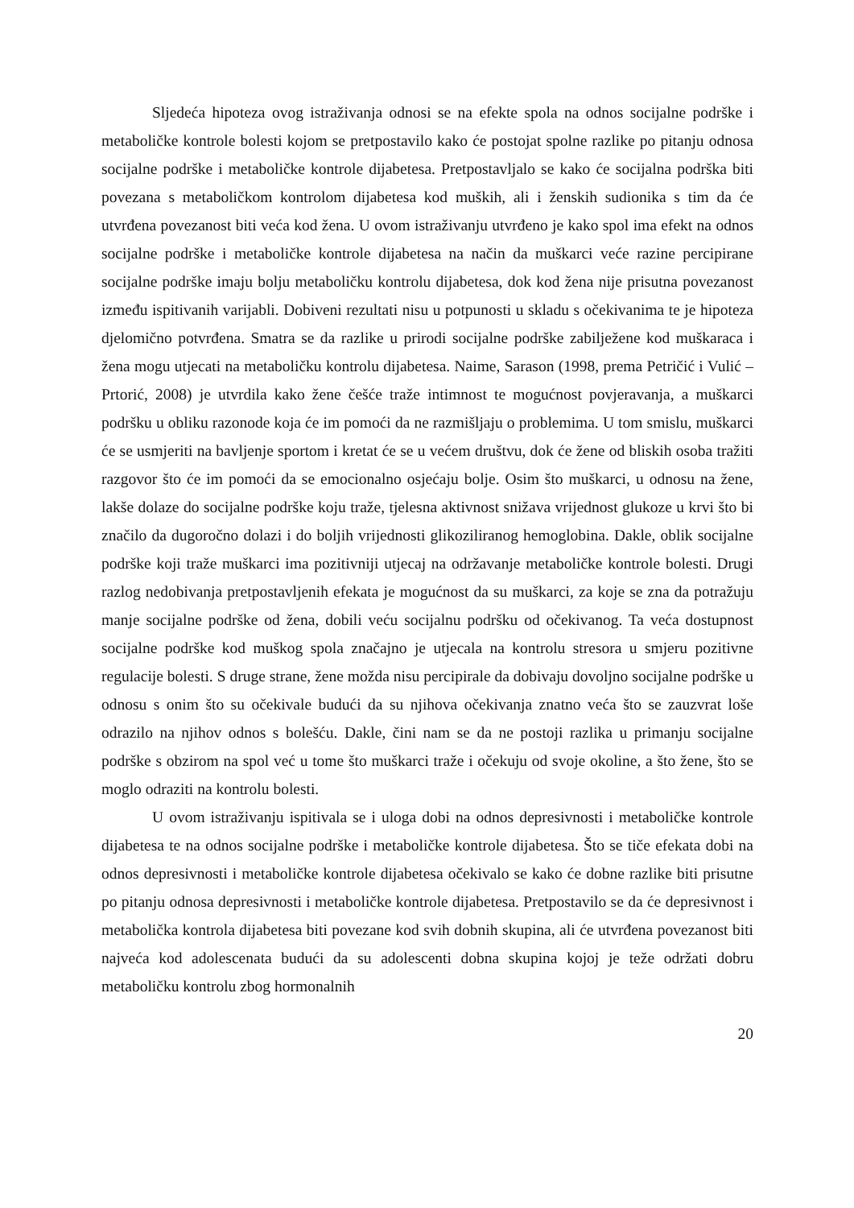Sljedeća hipoteza ovog istraživanja odnosi se na efekte spola na odnos socijalne podrške i metaboličke kontrole bolesti kojom se pretpostavilo kako će postojat spolne razlike po pitanju odnosa socijalne podrške i metaboličke kontrole dijabetesa. Pretpostavljalo se kako će socijalna podrška biti povezana s metaboličkom kontrolom dijabetesa kod muških, ali i ženskih sudionika s tim da će utvrđena povezanost biti veća kod žena. U ovom istraživanju utvrđeno je kako spol ima efekt na odnos socijalne podrške i metaboličke kontrole dijabetesa na način da muškarci veće razine percipirane socijalne podrške imaju bolju metaboličku kontrolu dijabetesa, dok kod žena nije prisutna povezanost između ispitivanih varijabli. Dobiveni rezultati nisu u potpunosti u skladu s očekivanima te je hipoteza djelomično potvrđena. Smatra se da razlike u prirodi socijalne podrške zabilježene kod muškaraca i žena mogu utjecati na metaboličku kontrolu dijabetesa. Naime, Sarason (1998, prema Petričić i Vulić – Prtorić, 2008) je utvrdila kako žene češće traže intimnost te mogućnost povjeravanja, a muškarci podršku u obliku razonode koja će im pomoći da ne razmišljaju o problemima. U tom smislu, muškarci će se usmjeriti na bavljenje sportom i kretat će se u većem društvu, dok će žene od bliskih osoba tražiti razgovor što će im pomoći da se emocionalno osjećaju bolje. Osim što muškarci, u odnosu na žene, lakše dolaze do socijalne podrške koju traže, tjelesna aktivnost snižava vrijednost glukoze u krvi što bi značilo da dugoročno dolazi i do boljih vrijednosti glikoziliranog hemoglobina. Dakle, oblik socijalne podrške koji traže muškarci ima pozitivniji utjecaj na održavanje metaboličke kontrole bolesti. Drugi razlog nedobivanja pretpostavljenih efekata je mogućnost da su muškarci, za koje se zna da potražuju manje socijalne podrške od žena, dobili veću socijalnu podršku od očekivanog. Ta veća dostupnost socijalne podrške kod muškog spola značajno je utjecala na kontrolu stresora u smjeru pozitivne regulacije bolesti. S druge strane, žene možda nisu percipirale da dobivaju dovoljno socijalne podrške u odnosu s onim što su očekivale budući da su njihova očekivanja znatno veća što se zauzvrat loše odrazilo na njihov odnos s bolešću. Dakle, čini nam se da ne postoji razlika u primanju socijalne podrške s obzirom na spol već u tome što muškarci traže i očekuju od svoje okoline, a što žene, što se moglo odraziti na kontrolu bolesti.
U ovom istraživanju ispitivala se i uloga dobi na odnos depresivnosti i metaboličke kontrole dijabetesa te na odnos socijalne podrške i metaboličke kontrole dijabetesa. Što se tiče efekata dobi na odnos depresivnosti i metaboličke kontrole dijabetesa očekivalo se kako će dobne razlike biti prisutne po pitanju odnosa depresivnosti i metaboličke kontrole dijabetesa. Pretpostavilo se da će depresivnost i metabolička kontrola dijabetesa biti povezane kod svih dobnih skupina, ali će utvrđena povezanost biti najveća kod adolescenata budući da su adolescenti dobna skupina kojoj je teže održati dobru metaboličku kontrolu zbog hormonalnih
20